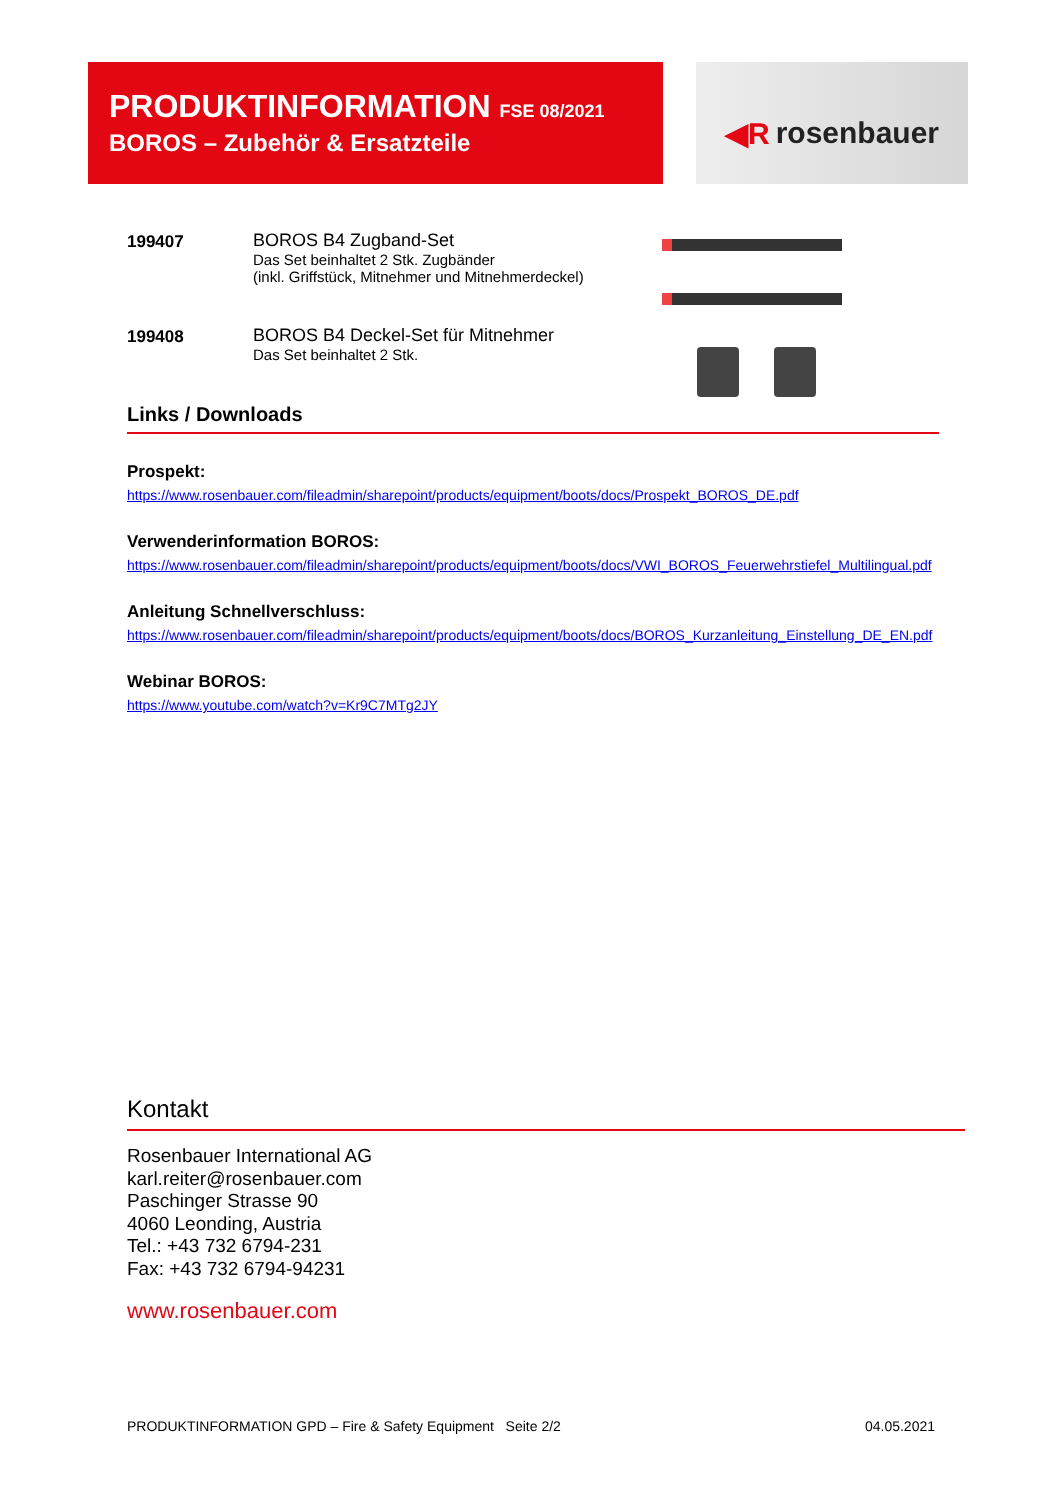PRODUKTINFORMATION FSE 08/2021
BOROS – Zubehör & Ersatzteile
◀R rosenbauer
199407 BOROS B4 Zugband-Set
Das Set beinhaltet 2 Stk. Zugbänder
(inkl. Griffstück, Mitnehmer und Mitnehmerdeckel)
199408 BOROS B4 Deckel-Set für Mitnehmer
Das Set beinhaltet 2 Stk.
Links / Downloads
Prospekt:
https://www.rosenbauer.com/fileadmin/sharepoint/products/equipment/boots/docs/Prospekt_BOROS_DE.pdf
Verwenderinformation BOROS:
https://www.rosenbauer.com/fileadmin/sharepoint/products/equipment/boots/docs/VWI_BOROS_Feuerwehrstiefel_Multilingual.pdf
Anleitung Schnellverschluss:
https://www.rosenbauer.com/fileadmin/sharepoint/products/equipment/boots/docs/BOROS_Kurzanleitung_Einstellung_DE_EN.pdf
Webinar BOROS:
https://www.youtube.com/watch?v=Kr9C7MTg2JY
Kontakt
Rosenbauer International AG
karl.reiter@rosenbauer.com
Paschinger Strasse 90
4060 Leonding, Austria
Tel.: +43 732 6794-231
Fax: +43 732 6794-94231
www.rosenbauer.com
PRODUKTINFORMATION GPD – Fire & Safety Equipment Seite 2/2 04.05.2021